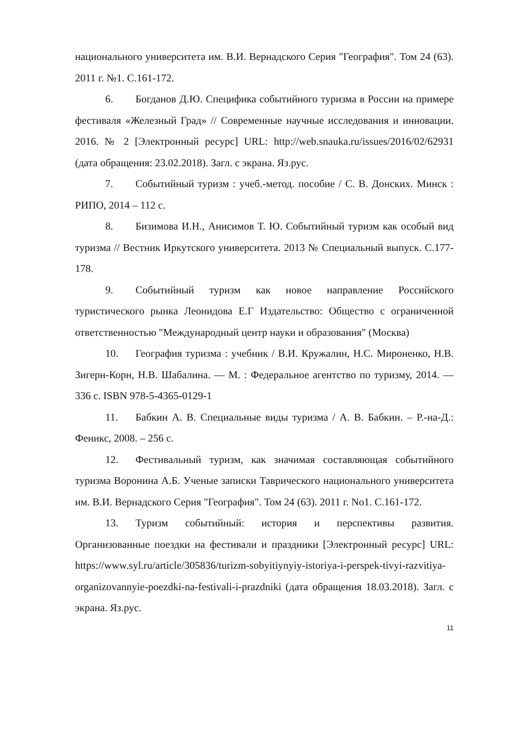национального университета им. В.И. Вернадского Серия "География". Том 24 (63). 2011 г. №1. С.161-172.
6. Богданов Д.Ю. Специфика событийного туризма в России на примере фестиваля «Железный Град» // Современные научные исследования и инновации. 2016. № 2 [Электронный ресурс] URL: http://web.snauka.ru/issues/2016/02/62931 (дата обращения: 23.02.2018). Загл. с экрана. Яз.рус.
7. Событийный туризм : учеб.-метод. пособие / С. В. Донских. Минск : РИПО, 2014 – 112 с.
8. Бизимова И.Н., Анисимов Т. Ю. Событийный туризм как особый вид туризма // Вестник Иркутского университета. 2013 № Специальный выпуск. С.177-178.
9. Событийный туризм как новое направление Российского туристического рынка Леонидова Е.Г Издательство: Общество с ограниченной ответственностью "Международный центр науки и образования" (Москва)
10. География туризма : учебник / В.И. Кружалин, Н.С. Мироненко, Н.В. Зигерн-Корн, Н.В. Шабалина. — М. : Федеральное агентство по туризму, 2014. — 336 с. ISBN 978-5-4365-0129-1
11. Бабкин А. В. Специальные виды туризма / А. В. Бабкин. – Р.-на-Д.: Феникс, 2008. – 256 с.
12. Фестивальный туризм, как значимая составляющая событийного туризма Воронина А.Б. Ученые записки Таврического национального университета им. В.И. Вернадского Серия "География". Том 24 (63). 2011 г. No1. С.161-172.
13. Туризм событийный: история и перспективы развития. Организованные поездки на фестивали и праздники [Электронный ресурс] URL: https://www.syl.ru/article/305836/turizm-sobyitiynyiy-istoriya-i-perspek-tivyi-razvitiya-organizovannyie-poezdki-na-festivali-i-prazdniki (дата обращения 18.03.2018). Загл. с экрана. Яз.рус.
11